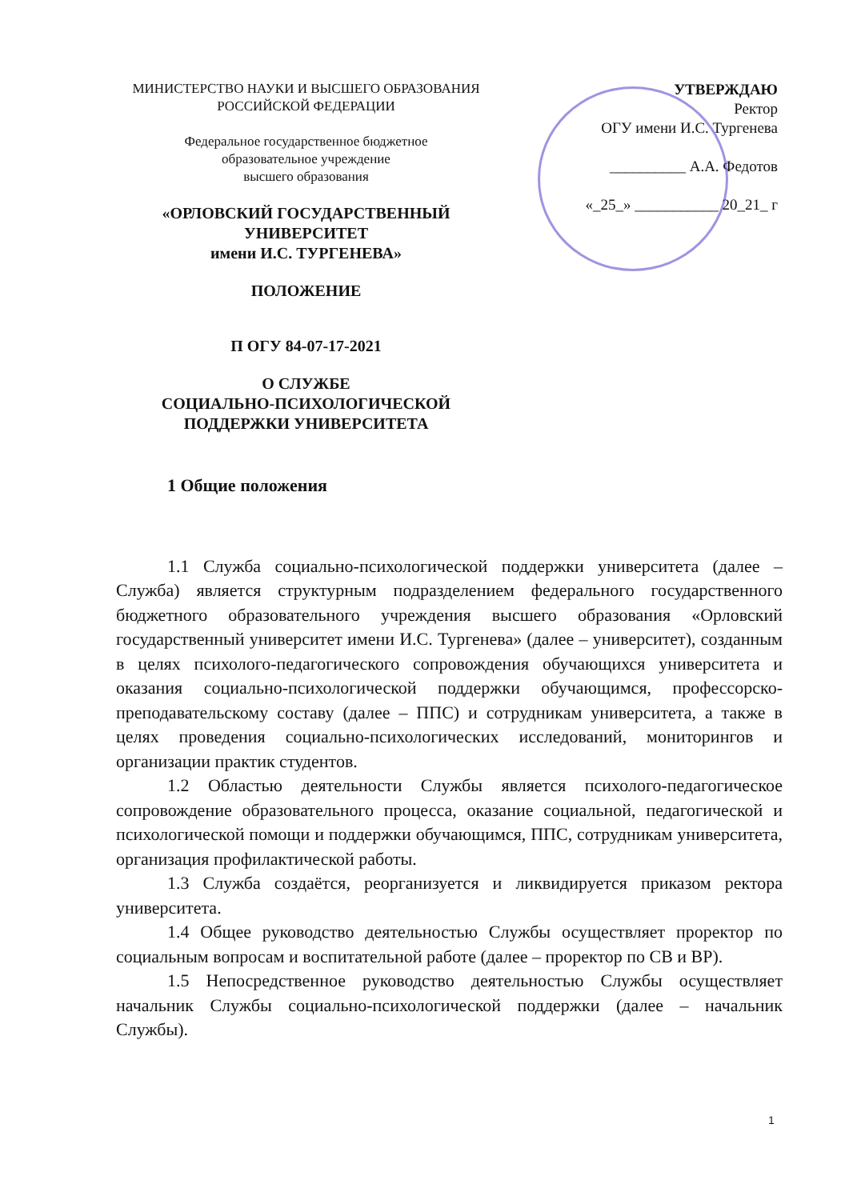МИНИСТЕРСТВО НАУКИ И ВЫСШЕГО ОБРАЗОВАНИЯ
РОССИЙСКОЙ ФЕДЕРАЦИИ
Федеральное государственное бюджетное
образовательное учреждение
высшего образования
«ОРЛОВСКИЙ ГОСУДАРСТВЕННЫЙ
УНИВЕРСИТЕТ
имени И.С. ТУРГЕНЕВА»
ПОЛОЖЕНИЕ
П ОГУ 84-07-17-2021
О СЛУЖБЕ
СОЦИАЛЬНО-ПСИХОЛОГИЧЕСКОЙ
ПОДДЕРЖКИ УНИВЕРСИТЕТА
УТВЕРЖДАЮ
Ректор
ОГУ имени И.С. Тургенева
__________ А.А. Федотов
«_25_» ___________ 20_21_ г
1 Общие положения
1.1 Служба социально-психологической поддержки университета (далее – Служба) является структурным подразделением федерального государственного бюджетного образовательного учреждения высшего образования «Орловский государственный университет имени И.С. Тургенева» (далее – университет), созданным в целях психолого-педагогического сопровождения обучающихся университета и оказания социально-психологической поддержки обучающимся, профессорско-преподавательскому составу (далее – ППС) и сотрудникам университета, а также в целях проведения социально-психологических исследований, мониторингов и организации практик студентов.
1.2 Областью деятельности Службы является психолого-педагогическое сопровождение образовательного процесса, оказание социальной, педагогической и психологической помощи и поддержки обучающимся, ППС, сотрудникам университета, организация профилактической работы.
1.3 Служба создаётся, реорганизуется и ликвидируется приказом ректора университета.
1.4 Общее руководство деятельностью Службы осуществляет проректор по социальным вопросам и воспитательной работе (далее – проректор по СВ и ВР).
1.5 Непосредственное руководство деятельностью Службы осуществляет начальник Службы социально-психологической поддержки (далее – начальник Службы).
1